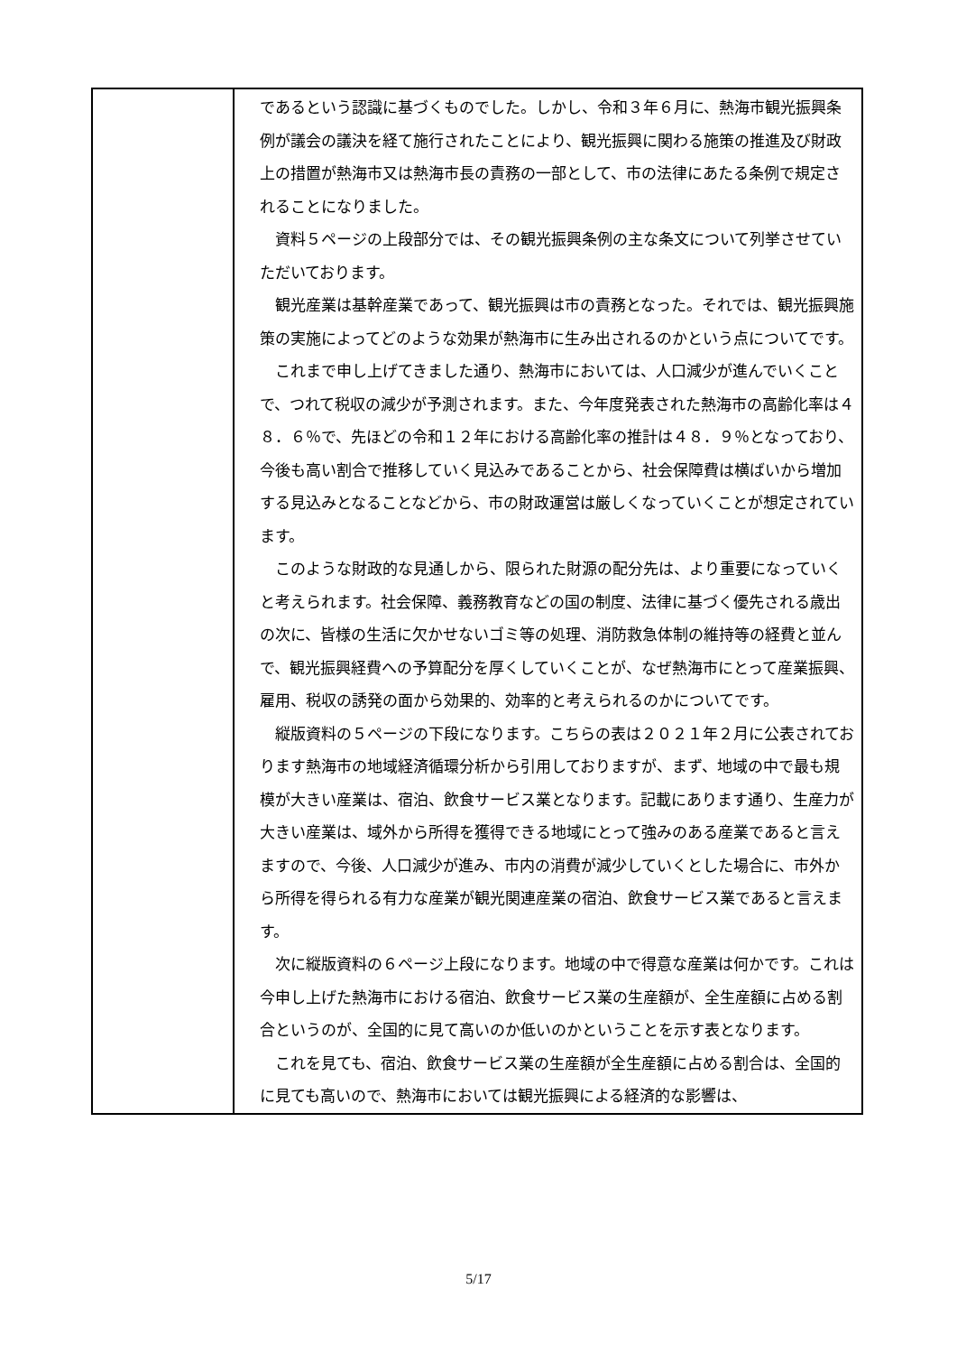| | であるという認識に基づくものでした。しかし、令和３年６月に、熱海市観光振興条例が議会の議決を経て施行されたことにより、観光振興に関わる施策の推進及び財政上の措置が熱海市又は熱海市長の責務の一部として、市の法律にあたる条例で規定されることになりました。 資料５ページの上段部分では、その観光振興条例の主な条文について列挙させていただいております。 観光産業は基幹産業であって、観光振興は市の責務となった。それでは、観光振興施策の実施によってどのような効果が熱海市に生み出されるのかという点についてです。 これまで申し上げてきました通り、熱海市においては、人口減少が進んでいくことで、つれて税収の減少が予測されます。また、今年度発表された熱海市の高齢化率は４８．６％で、先ほどの令和１２年における高齢化率の推計は４８．９％となっており、今後も高い割合で推移していく見込みであることから、社会保障費は横ばいから増加する見込みとなることなどから、市の財政運営は厳しくなっていくことが想定されています。 このような財政的な見通しから、限られた財源の配分先は、より重要になっていくと考えられます。社会保障、義務教育などの国の制度、法律に基づく優先される歳出の次に、皆様の生活に欠かせないゴミ等の処理、消防救急体制の維持等の経費と並んで、観光振興経費への予算配分を厚くしていくことが、なぜ熱海市にとって産業振興、雇用、税収の誘発の面から効果的、効率的と考えられるのかについてです。 縦版資料の５ページの下段になります。こちらの表は２０２１年２月に公表されております熱海市の地域経済循環分析から引用しておりますが、まず、地域の中で最も規模が大きい産業は、宿泊、飲食サービス業となります。記載にあります通り、生産力が大きい産業は、域外から所得を獲得できる地域にとって強みのある産業であると言えますので、今後、人口減少が進み、市内の消費が減少していくとした場合に、市外から所得を得られる有力な産業が観光関連産業の宿泊、飲食サービス業であると言えます。 次に縦版資料の６ページ上段になります。地域の中で得意な産業は何かです。これは今申し上げた熱海市における宿泊、飲食サービス業の生産額が、全生産額に占める割合というのが、全国的に見て高いのか低いのかということを示す表となります。 これを見ても、宿泊、飲食サービス業の生産額が全生産額に占める割合は、全国的に見ても高いので、熱海市においては観光振興による経済的な影響は、 |
5/17